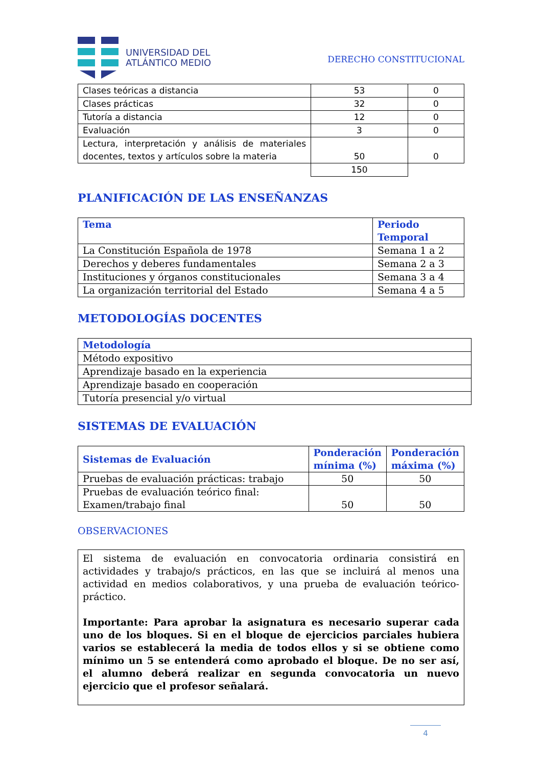UNIVERSIDAD DEL
ATLÁNTICO MEDIO
DERECHO CONSTITUCIONAL
| Clases teóricas a distancia | 53 | 0 |
| Clases prácticas | 32 | 0 |
| Tutoría a distancia | 12 | 0 |
| Evaluación | 3 | 0 |
| Lectura, interpretación y análisis de materiales docentes, textos y artículos sobre la materia | 50 | 0 |
| | 150 | |
PLANIFICACIÓN DE LAS ENSEÑANZAS
| Tema | Periodo Temporal |
| --- | --- |
| La Constitución Española de 1978 | Semana 1 a 2 |
| Derechos y deberes fundamentales | Semana 2 a 3 |
| Instituciones y órganos constitucionales | Semana 3 a 4 |
| La organización territorial del Estado | Semana 4 a 5 |
METODOLOGÍAS DOCENTES
| Metodología |
| --- |
| Método expositivo |
| Aprendizaje basado en la experiencia |
| Aprendizaje basado en cooperación |
| Tutoría presencial y/o virtual |
SISTEMAS DE EVALUACIÓN
| Sistemas de Evaluación | Ponderación mínima (%) | Ponderación máxima (%) |
| --- | --- | --- |
| Pruebas de evaluación prácticas: trabajo | 50 | 50 |
| Pruebas de evaluación teórico final: Examen/trabajo final | 50 | 50 |
OBSERVACIONES
El sistema de evaluación en convocatoria ordinaria consistirá en actividades y trabajo/s prácticos, en las que se incluirá al menos una actividad en medios colaborativos, y una prueba de evaluación teórico-práctico.
Importante: Para aprobar la asignatura es necesario superar cada uno de los bloques. Si en el bloque de ejercicios parciales hubiera varios se establecerá la media de todos ellos y si se obtiene como mínimo un 5 se entenderá como aprobado el bloque. De no ser así, el alumno deberá realizar en segunda convocatoria un nuevo ejercicio que el profesor señalará.
4